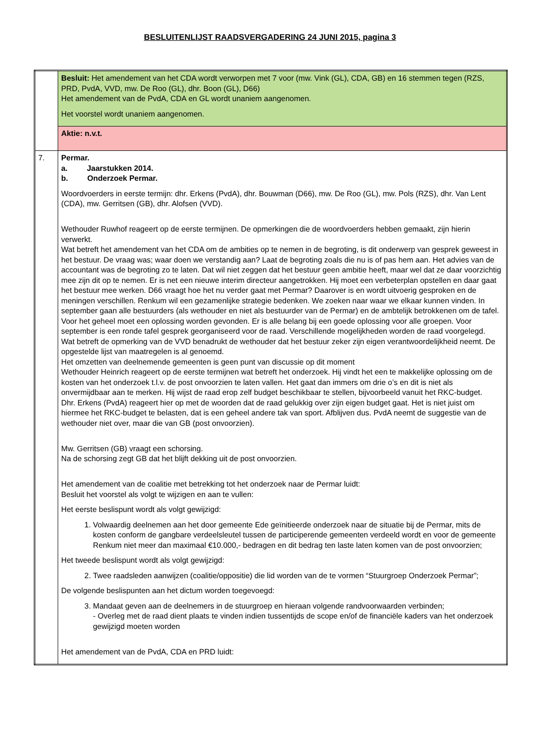BESLUITENLIJST RAADSVERGADERING 24 JUNI 2015, pagina 3
| | Besluit: Het amendement van het CDA wordt verworpen met 7 voor (mw. Vink (GL), CDA, GB) en 16 stemmen tegen (RZS, PRD, PvdA, VVD, mw. De Roo (GL), dhr. Boon (GL), D66) Het amendement van de PvdA, CDA en GL wordt unaniem aangenomen. Het voorstel wordt unaniem aangenomen. |
| | Aktie: n.v.t. |
| 7. | Permar. a. Jaarstukken 2014. b. Onderzoek Permar. Woordvoerders in eerste termijn: dhr. Erkens (PvdA), dhr. Bouwman (D66), mw. De Roo (GL), mw. Pols (RZS), dhr. Van Lent (CDA), mw. Gerritsen (GB), dhr. Alofsen (VVD). Wethouder Ruwhof reageert op de eerste termijnen. De opmerkingen die de woordvoerders hebben gemaakt, zijn hierin verwerkt. Wat betreft het amendement van het CDA om de ambities op te nemen in de begroting, is dit onderwerp van gesprek geweest in het bestuur. De vraag was; waar doen we verstandig aan? Laat de begroting zoals die nu is of pas hem aan. Het advies van de accountant was de begroting zo te laten. Dat wil niet zeggen dat het bestuur geen ambitie heeft, maar wel dat ze daar voorzichtig mee zijn dit op te nemen. Er is net een nieuwe interim directeur aangetrokken. Hij moet een verbeterplan opstellen en daar gaat het bestuur mee werken. D66 vraagt hoe het nu verder gaat met Permar? Daarover is en wordt uitvoerig gesproken en de meningen verschillen. Renkum wil een gezamenlijke strategie bedenken. We zoeken naar waar we elkaar kunnen vinden. In september gaan alle bestuurders (als wethouder en niet als bestuurder van de Permar) en de ambtelijk betrokkenen om de tafel. Voor het geheel moet een oplossing worden gevonden. Er is alle belang bij een goede oplossing voor alle groepen. Voor september is een ronde tafel gesprek georganiseerd voor de raad. Verschillende mogelijkheden worden de raad voorgelegd. Wat betreft de opmerking van de VVD benadrukt de wethouder dat het bestuur zeker zijn eigen verantwoordelijkheid neemt. De opgestelde lijst van maatregelen is al genoemd. Het omzetten van deelnemende gemeenten is geen punt van discussie op dit moment Wethouder Heinrich reageert op de eerste termijnen wat betreft het onderzoek. Hij vindt het een te makkelijke oplossing om de kosten van het onderzoek t.l.v. de post onvoorzien te laten vallen. Het gaat dan immers om drie o’s en dit is niet als onvermijdbaar aan te merken. Hij wijst de raad erop zelf budget beschikbaar te stellen, bijvoorbeeld vanuit het RKC-budget. Dhr. Erkens (PvdA) reageert hier op met de woorden dat de raad gelukkig over zijn eigen budget gaat. Het is niet juist om hiermee het RKC-budget te belasten, dat is een geheel andere tak van sport. Afblijven dus. PvdA neemt de suggestie van de wethouder niet over, maar die van GB (post onvoorzien). Mw. Gerritsen (GB) vraagt een schorsing. Na de schorsing zegt GB dat het blijft dekking uit de post onvoorzien. Het amendement van de coalitie met betrekking tot het onderzoek naar de Permar luidt: Besluit het voorstel als volgt te wijzigen en aan te vullen: Het eerste beslispunt wordt als volgt gewijzigd: 1. Volwaardig deelnemen aan het door gemeente Ede geïnitieerde onderzoek naar de situatie bij de Permar, mits de kosten conform de gangbare verdeelsleutel tussen de participerende gemeenten verdeeld wordt en voor de gemeente Renkum niet meer dan maximaal €10.000,- bedragen en dit bedrag ten laste laten komen van de post onvoorzien; Het tweede beslispunt wordt als volgt gewijzigd: 2. Twee raadsleden aanwijzen (coalitie/oppositie) die lid worden van de te vormen “Stuurgroep Onderzoek Permar”; De volgende beslispunten aan het dictum worden toegevoegd: 3. Mandaat geven aan de deelnemers in de stuurgroep en hieraan volgende randvoorwaarden verbinden; - Overleg met de raad dient plaats te vinden indien tussentijds de scope en/of de financiële kaders van het onderzoek gewijzigd moeten worden Het amendement van de PvdA, CDA en PRD luidt: |